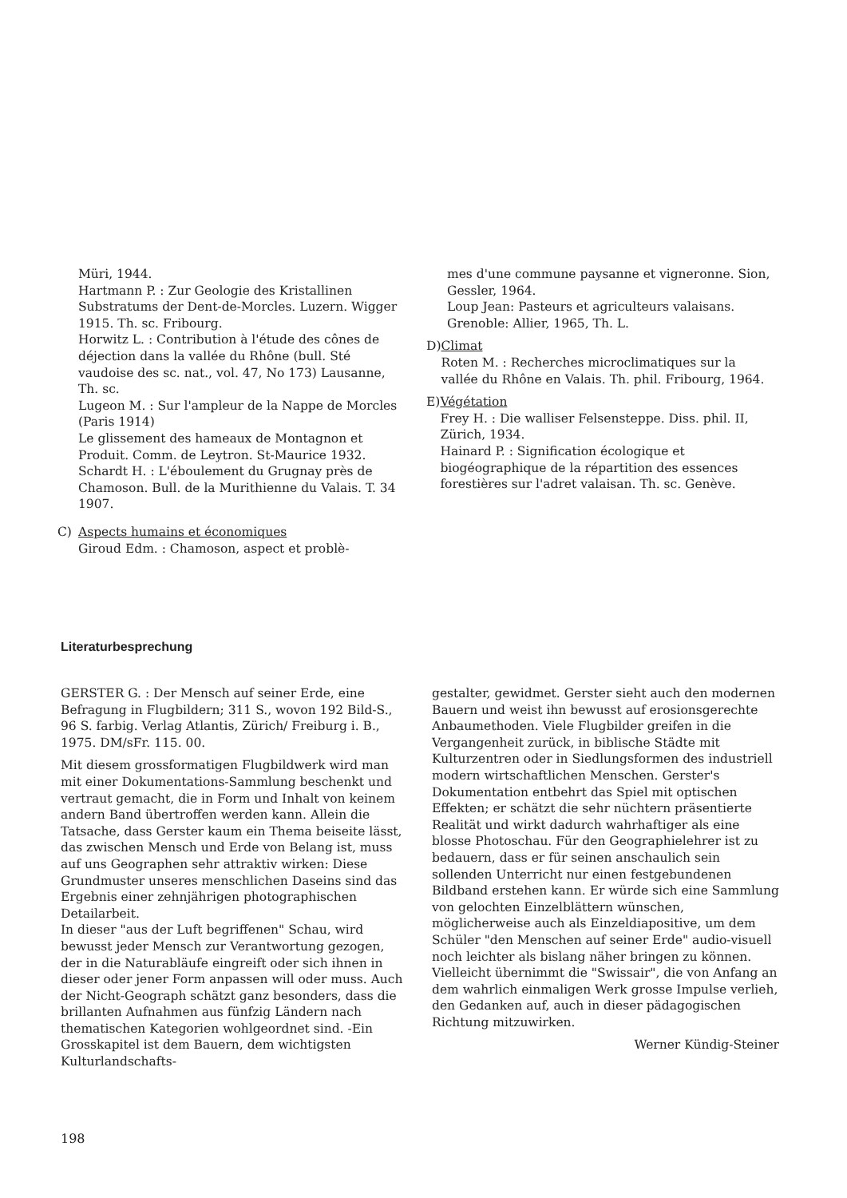Müri, 1944.
Hartmann P. : Zur Geologie des Kristallinen Substratums der Dent-de-Morcles. Luzern. Wigger 1915. Th. sc. Fribourg.
Horwitz L. : Contribution à l'étude des cônes de déjection dans la vallée du Rhône (bull. Sté vaudoise des sc. nat., vol. 47, No 173) Lausanne, Th. sc.
Lugeon M. : Sur l'ampleur de la Nappe de Morcles (Paris 1914)
Le glissement des hameaux de Montagnon et Produit. Comm. de Leytron. St-Maurice 1932.
Schardt H. : L'éboulement du Grugnay près de Chamoson. Bull. de la Murithienne du Valais. T. 34 1907.
C) Aspects humains et économiques
Giroud Edm. : Chamoson, aspect et problè-
mes d'une commune paysanne et vigneronne. Sion, Gessler, 1964.
Loup Jean: Pasteurs et agriculteurs valaisans. Grenoble: Allier, 1965, Th. L.
D) Climat
Roten M. : Recherches microclimatiques sur la vallée du Rhône en Valais. Th. phil. Fribourg, 1964.
E) Végétation
Frey H. : Die walliser Felsensteppe. Diss. phil. II, Zürich, 1934.
Hainard P. : Signification écologique et biogéographique de la répartition des essences forestières sur l'adret valaisan. Th. sc. Genève.
Literaturbesprechung
GERSTER G. : Der Mensch auf seiner Erde, eine Befragung in Flugbildern; 311 S., wovon 192 Bild-S., 96 S. farbig. Verlag Atlantis, Zürich/ Freiburg i. B., 1975. DM/sFr. 115. 00.
Mit diesem grossformatigen Flugbildwerk wird man mit einer Dokumentations-Sammlung beschenkt und vertraut gemacht, die in Form und Inhalt von keinem andern Band übertroffen werden kann. Allein die Tatsache, dass Gerster kaum ein Thema beiseite lässt, das zwischen Mensch und Erde von Belang ist, muss auf uns Geographen sehr attraktiv wirken: Diese Grundmuster unseres menschlichen Daseins sind das Ergebnis einer zehnjährigen photographischen Detailarbeit.
In dieser "aus der Luft begriffenen" Schau, wird bewusst jeder Mensch zur Verantwortung gezogen, der in die Naturabläufe eingreift oder sich ihnen in dieser oder jener Form anpassen will oder muss. Auch der Nicht-Geograph schätzt ganz besonders, dass die brillanten Aufnahmen aus fünfzig Ländern nach thematischen Kategorien wohlgeordnet sind. -Ein Grosskapitel ist dem Bauern, dem wichtigsten Kulturlandschafts-
gestalter, gewidmet. Gerster sieht auch den modernen Bauern und weist ihn bewusst auf erosionsgerechte Anbaumethoden. Viele Flugbilder greifen in die Vergangenheit zurück, in biblische Städte mit Kulturzentren oder in Siedlungsformen des industriell modern wirtschaftlichen Menschen. Gerster's Dokumentation entbehrt das Spiel mit optischen Effekten; er schätzt die sehr nüchtern präsentierte Realität und wirkt dadurch wahrhaftiger als eine blosse Photoschau. Für den Geographielehrer ist zu bedauern, dass er für seinen anschaulich sein sollenden Unterricht nur einen festgebundenen Bildband erstehen kann. Er würde sich eine Sammlung von gelochten Einzelblättern wünschen, möglicherweise auch als Einzeldiapositive, um dem Schüler "den Menschen auf seiner Erde" audio-visuell noch leichter als bislang näher bringen zu können. Vielleicht übernimmt die "Swissair", die von Anfang an dem wahrlich einmaligen Werk grosse Impulse verlieh, den Gedanken auf, auch in dieser pädagogischen Richtung mitzuwirken.
Werner Kündig-Steiner
198